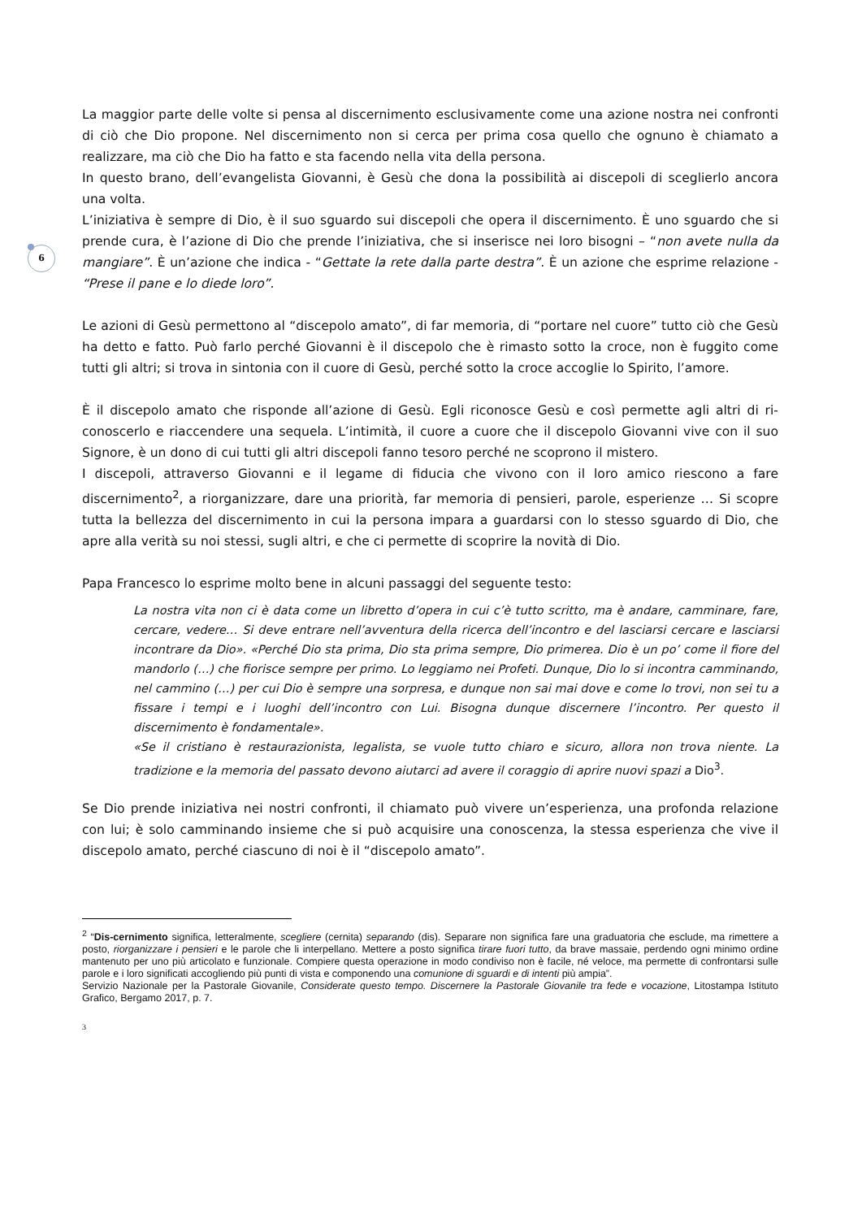6
La maggior parte delle volte si pensa al discernimento esclusivamente come una azione nostra nei confronti di ciò che Dio propone. Nel discernimento non si cerca per prima cosa quello che ognuno è chiamato a realizzare, ma ciò che Dio ha fatto e sta facendo nella vita della persona.
In questo brano, dell’evangelista Giovanni, è Gesù che dona la possibilità ai discepoli di sceglierlo ancora una volta.
L’iniziativa è sempre di Dio, è il suo sguardo sui discepoli che opera il discernimento. È uno sguardo che si prende cura, è l’azione di Dio che prende l’iniziativa, che si inserisce nei loro bisogni – “non avete nulla da mangiare”. È un’azione che indica - “Gettate la rete dalla parte destra”. È un azione che esprime relazione - “Prese il pane e lo diede loro”.
Le azioni di Gesù permettono al “discepolo amato”, di far memoria, di “portare nel cuore” tutto ciò che Gesù ha detto e fatto. Può farlo perché Giovanni è il discepolo che è rimasto sotto la croce, non è fuggito come tutti gli altri; si trova in sintonia con il cuore di Gesù, perché sotto la croce accoglie lo Spirito, l’amore.
È il discepolo amato che risponde all’azione di Gesù. Egli riconosce Gesù e così permette agli altri di ri-conoscerlo e riaccendere una sequela. L’intimità, il cuore a cuore che il discepolo Giovanni vive con il suo Signore, è un dono di cui tutti gli altri discepoli fanno tesoro perché ne scoprono il mistero.
I discepoli, attraverso Giovanni e il legame di fiducia che vivono con il loro amico riescono a fare discernimento<sup>2</sup>, a riorganizzare, dare una priorità, far memoria di pensieri, parole, esperienze … Si scopre tutta la bellezza del discernimento in cui la persona impara a guardarsi con lo stesso sguardo di Dio, che apre alla verità su noi stessi, sugli altri, e che ci permette di scoprire la novità di Dio.
Papa Francesco lo esprime molto bene in alcuni passaggi del seguente testo:
La nostra vita non ci è data come un libretto d’opera in cui c’è tutto scritto, ma è andare, camminare, fare, cercare, vedere… Si deve entrare nell’avventura della ricerca dell’incontro e del lasciarsi cercare e lasciarsi incontrare da Dio». «Perché Dio sta prima, Dio sta prima sempre, Dio primerea. Dio è un po’ come il fiore del mandorlo (…) che fiorisce sempre per primo. Lo leggiamo nei Profeti. Dunque, Dio lo si incontra camminando, nel cammino (…) per cui Dio è sempre una sorpresa, e dunque non sai mai dove e come lo trovi, non sei tu a fissare i tempi e i luoghi dell’incontro con Lui. Bisogna dunque discernere l’incontro. Per questo il discernimento è fondamentale».
«Se il cristiano è restaurazionista, legalista, se vuole tutto chiaro e sicuro, allora non trova niente. La tradizione e la memoria del passato devono aiutarci ad avere il coraggio di aprire nuovi spazi a Dio<sup>3</sup>.
Se Dio prende iniziativa nei nostri confronti, il chiamato può vivere un’esperienza, una profonda relazione con lui; è solo camminando insieme che si può acquisire una conoscenza, la stessa esperienza che vive il discepolo amato, perché ciascuno di noi è il “discepolo amato”.
<sup>2</sup> “Dis-cernimento significa, letteralmente, scegliere (cernita) separando (dis). Separare non significa fare una graduatoria che esclude, ma rimettere a posto, riorganizzare i pensieri e le parole che li interpellano. Mettere a posto significa tirare fuori tutto, da brave massaie, perdendo ogni minimo ordine mantenuto per uno più articolato e funzionale. Compiere questa operazione in modo condiviso non è facile, né veloce, ma permette di confrontarsi sulle parole e i loro significati accogliendo più punti di vista e componendo una comunione di sguardi e di intenti più ampia”.
Servizio Nazionale per la Pastorale Giovanile, Considerate questo tempo. Discernere la Pastorale Giovanile tra fede e vocazione, Litostampa Istituto Grafico, Bergamo 2017, p. 7.
3